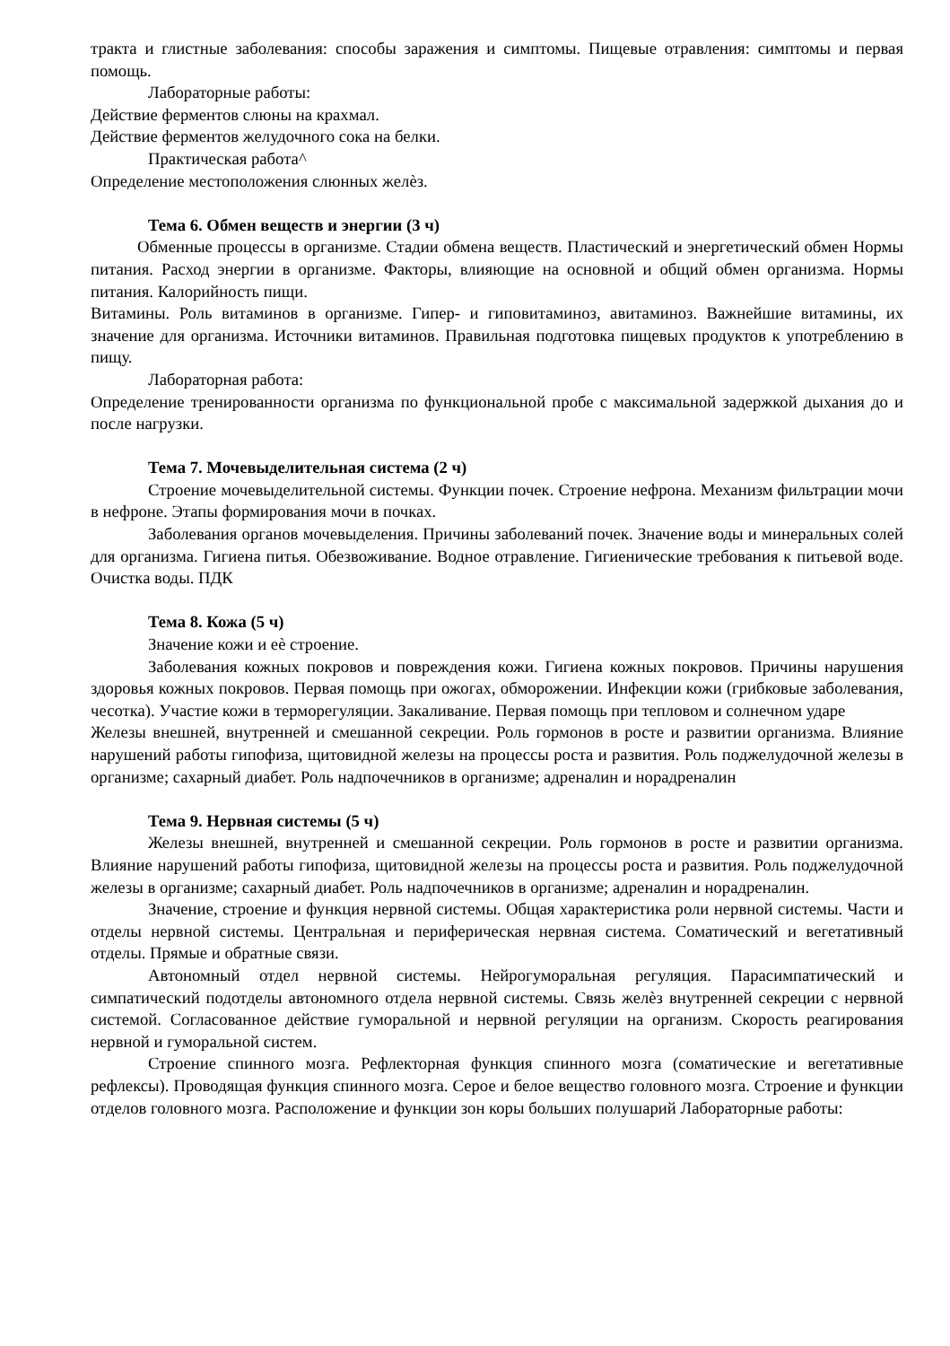тракта и глистные заболевания: способы заражения и симптомы. Пищевые отравления: симптомы и первая помощь.
Лабораторные работы:
Действие ферментов слюны на крахмал.
Действие ферментов желудочного сока на белки.
Практическая работа^
Определение местоположения слюнных желѐз.
Тема 6. Обмен веществ и энергии (3 ч)
Обменные процессы в организме. Стадии обмена веществ. Пластический и энергетический обмен Нормы питания. Расход энергии в организме. Факторы, влияющие на основной и общий обмен организма. Нормы питания. Калорийность пищи.
Витамины. Роль витаминов в организме. Гипер- и гиповитаминоз, авитаминоз. Важнейшие витамины, их значение для организма. Источники витаминов. Правильная подготовка пищевых продуктов к употреблению в пищу.
Лабораторная работа:
Определение тренированности организма по функциональной пробе с максимальной задержкой дыхания до и после нагрузки.
Тема 7. Мочевыделительная система (2 ч)
Строение мочевыделительной системы. Функции почек. Строение нефрона. Механизм фильтрации мочи в нефроне. Этапы формирования мочи в почках.
Заболевания органов мочевыделения. Причины заболеваний почек. Значение воды и минеральных солей для организма. Гигиена питья. Обезвоживание. Водное отравление. Гигиенические требования к питьевой воде. Очистка воды. ПДК
Тема 8. Кожа (5 ч)
Значение кожи и еѐ строение.
Заболевания кожных покровов и повреждения кожи. Гигиена кожных покровов. Причины нарушения здоровья кожных покровов. Первая помощь при ожогах, обморожении. Инфекции кожи (грибковые заболевания, чесотка). Участие кожи в терморегуляции. Закаливание. Первая помощь при тепловом и солнечном ударе
Железы внешней, внутренней и смешанной секреции. Роль гормонов в росте и развитии организма. Влияние нарушений работы гипофиза, щитовидной железы на процессы роста и развития. Роль поджелудочной железы в организме; сахарный диабет. Роль надпочечников в организме; адреналин и норадреналин
Тема 9. Нервная системы (5 ч)
Железы внешней, внутренней и смешанной секреции. Роль гормонов в росте и развитии организма. Влияние нарушений работы гипофиза, щитовидной железы на процессы роста и развития. Роль поджелудочной железы в организме; сахарный диабет. Роль надпочечников в организме; адреналин и норадреналин.
Значение, строение и функция нервной системы. Общая характеристика роли нервной системы. Части и отделы нервной системы. Центральная и периферическая нервная система. Соматический и вегетативный отделы. Прямые и обратные связи.
Автономный отдел нервной системы. Нейрогуморальная регуляция. Парасимпатический и симпатический подотделы автономного отдела нервной системы. Связь желѐз внутренней секреции с нервной системой. Согласованное действие гуморальной и нервной регуляции на организм. Скорость реагирования нервной и гуморальной систем.
Строение спинного мозга. Рефлекторная функция спинного мозга (соматические и вегетативные рефлексы). Проводящая функция спинного мозга. Серое и белое вещество головного мозга. Строение и функции отделов головного мозга. Расположение и функции зон коры больших полушарий Лабораторные работы: